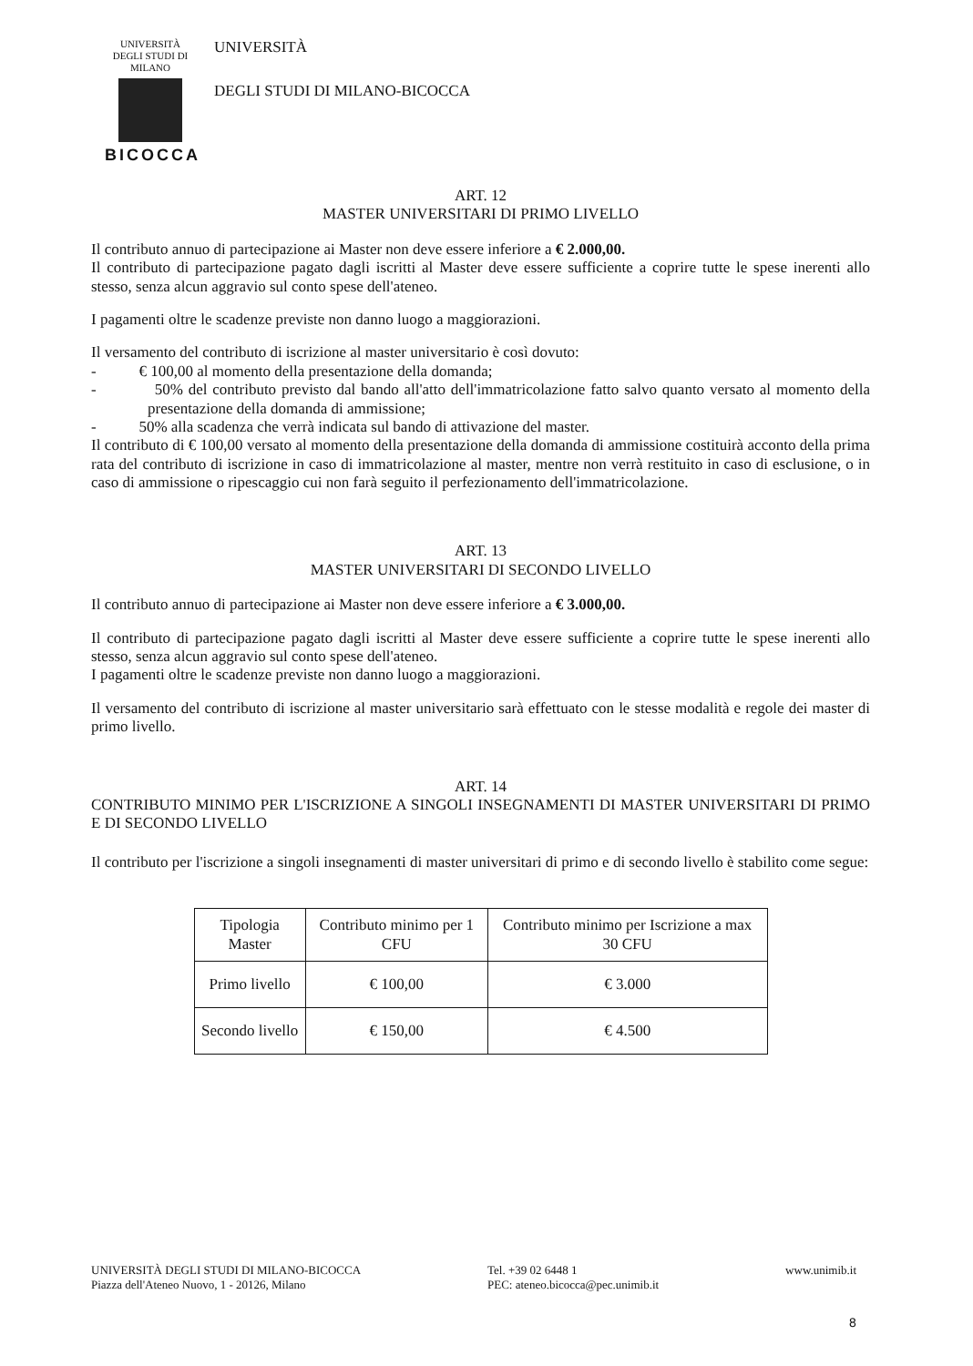UNIVERSITÀ DEGLI STUDI DI MILANO
BICOCCA
UNIVERSITÀ
DEGLI STUDI DI MILANO-BICOCCA
ART. 12
MASTER UNIVERSITARI DI PRIMO LIVELLO
Il contributo annuo di partecipazione ai Master non deve essere inferiore a € 2.000,00.
Il contributo di partecipazione pagato dagli iscritti al Master deve essere sufficiente a coprire tutte le spese inerenti allo stesso, senza alcun aggravio sul conto spese dell'ateneo.
I pagamenti oltre le scadenze previste non danno luogo a maggiorazioni.
Il versamento del contributo di iscrizione al master universitario è così dovuto:
- € 100,00 al momento della presentazione della domanda;
- 50% del contributo previsto dal bando all'atto dell'immatricolazione fatto salvo quanto versato al momento della presentazione della domanda di ammissione;
- 50% alla scadenza che verrà indicata sul bando di attivazione del master.
Il contributo di € 100,00 versato al momento della presentazione della domanda di ammissione costituirà acconto della prima rata del contributo di iscrizione in caso di immatricolazione al master, mentre non verrà restituito in caso di esclusione, o in caso di ammissione o ripescaggio cui non farà seguito il perfezionamento dell'immatricolazione.
ART. 13
MASTER UNIVERSITARI DI SECONDO LIVELLO
Il contributo annuo di partecipazione ai Master non deve essere inferiore a € 3.000,00.
Il contributo di partecipazione pagato dagli iscritti al Master deve essere sufficiente a coprire tutte le spese inerenti allo stesso, senza alcun aggravio sul conto spese dell'ateneo.
I pagamenti oltre le scadenze previste non danno luogo a maggiorazioni.
Il versamento del contributo di iscrizione al master universitario sarà effettuato con le stesse modalità e regole dei master di primo livello.
ART. 14
CONTRIBUTO MINIMO PER L'ISCRIZIONE A SINGOLI INSEGNAMENTI DI MASTER UNIVERSITARI DI PRIMO E DI SECONDO LIVELLO
Il contributo per l'iscrizione a singoli insegnamenti di master universitari di primo e di secondo livello è stabilito come segue:
| Tipologia Master | Contributo minimo per 1 CFU | Contributo minimo per Iscrizione a max 30 CFU |
| --- | --- | --- |
| Primo livello | € 100,00 | € 3.000 |
| Secondo livello | € 150,00 | € 4.500 |
UNIVERSITÀ DEGLI STUDI DI MILANO-BICOCCA
Piazza dell'Ateneo Nuovo, 1 - 20126, Milano
Tel. +39 02 6448 1
PEC: ateneo.bicocca@pec.unimib.it
www.unimib.it
8